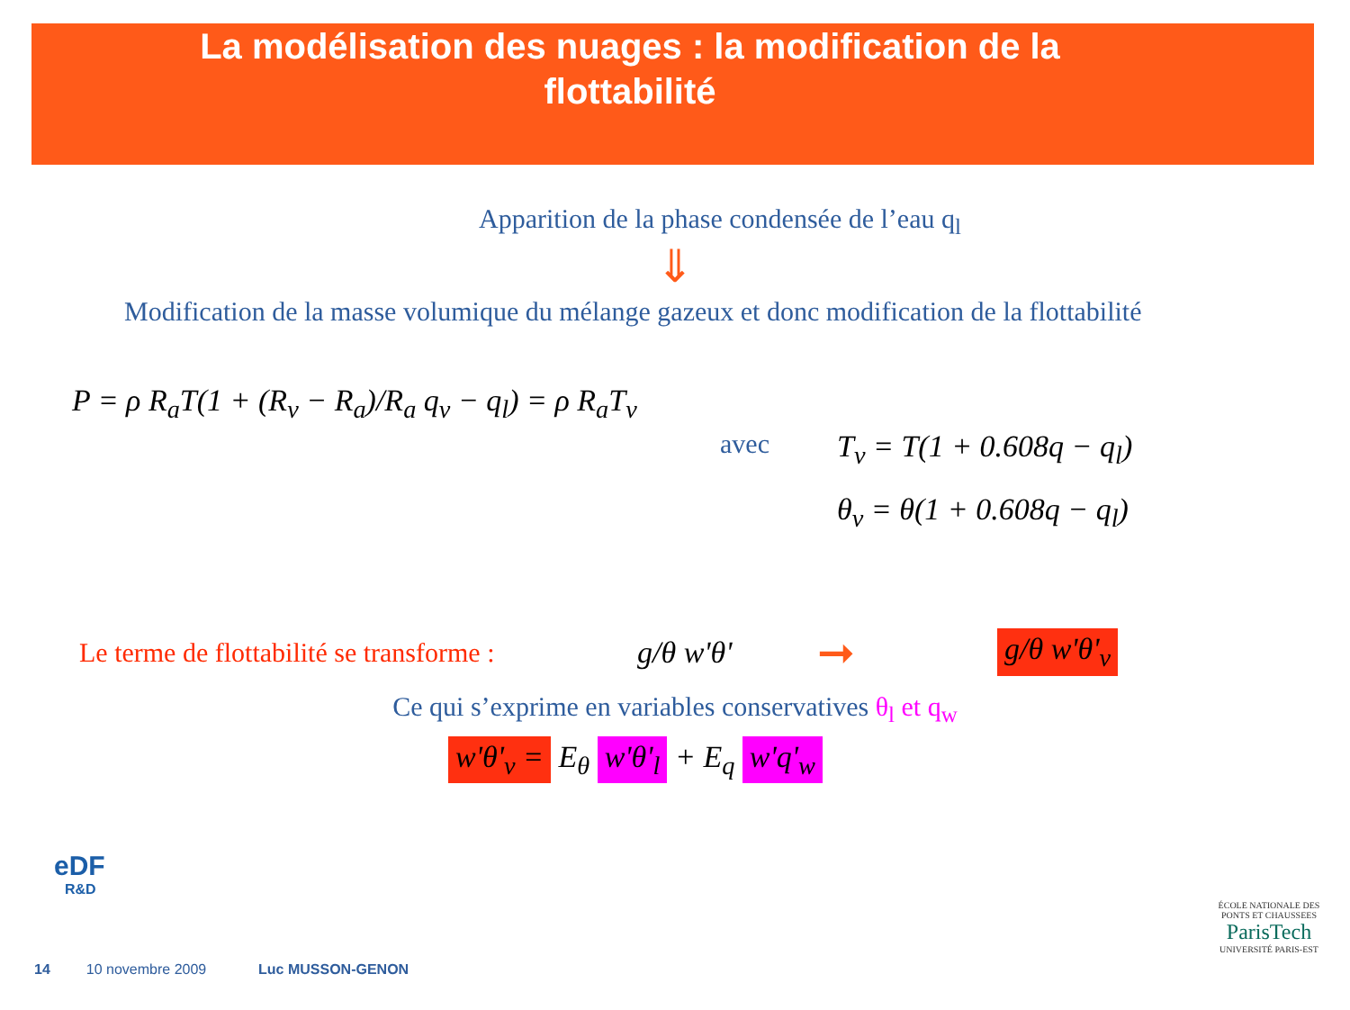La modélisation des nuages : la modification de la
flottabilité
Apparition de la phase condensée de l’eau q<sub>l</sub>
⇓
Modification de la masse volumique du mélange gazeux et donc modification de la flottabilité
P = ρ R<sub>a</sub>T(1 + (R<sub>v</sub> − R<sub>a</sub>)/R<sub>a</sub> q<sub>v</sub> − q<sub>l</sub>) = ρ R<sub>a</sub>T<sub>v</sub>
avec
T<sub>v</sub> = T(1 + 0.608q − q<sub>l</sub>)
θ<sub>v</sub> = θ(1 + 0.608q − q<sub>l</sub>)
Le terme de flottabilité se transforme :
g/θ w'θ'
➞
g/θ w'θ'<sub>v</sub>
Ce qui s’exprime en variables conservatives θ<sub>l</sub> et q<sub>w</sub>
w'θ'<sub>v</sub> = E<sub>θ</sub> w'θ'<sub>l</sub> + E<sub>q</sub> w'q'<sub>w</sub>
eDF
R&D
ÉCOLE NATIONALE DES PONTS ET CHAUSSEES
ParisTech
UNIVERSITÉ PARIS-EST
14 10 novembre 2009 Luc MUSSON-GENON